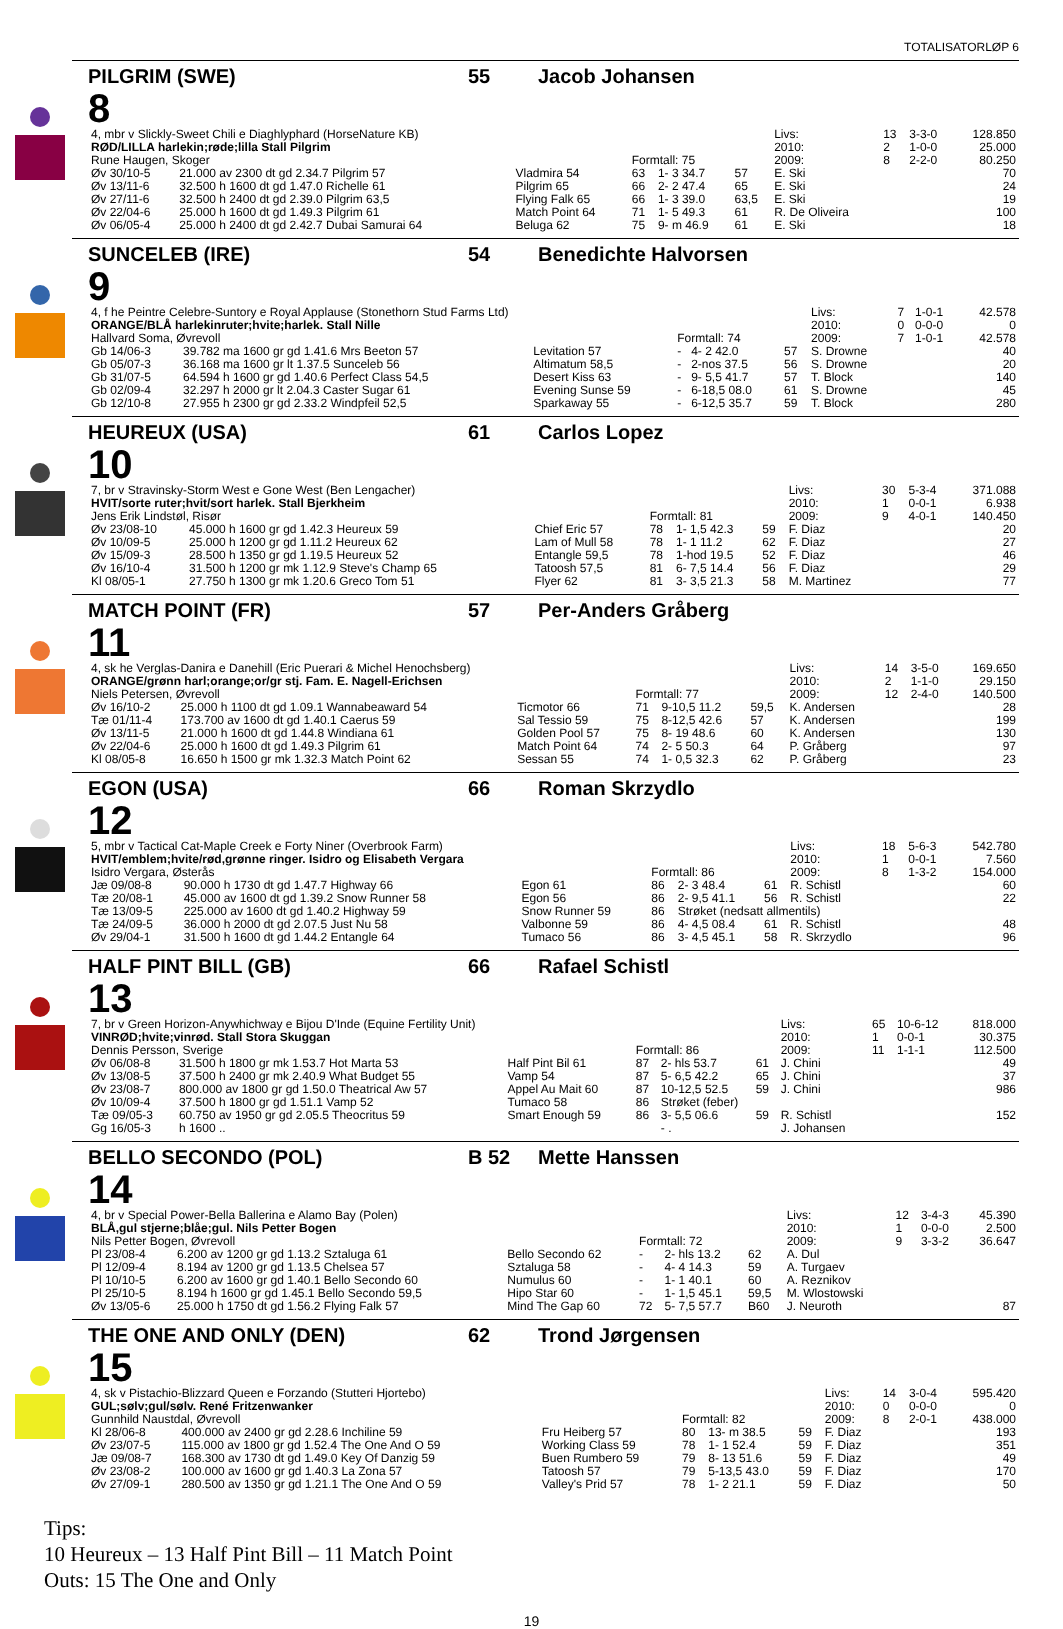TOTALISATORLØP 6
PILGRIM (SWE) 55 Jacob Johansen
8
| 4, mbr v Slickly-Sweet Chili e Diaghlyphard (HorseNature KB) | | | | | | Livs: | 13 | 3-3-0 | 128.850 |
| RØD/LILLA harlekin;røde;lilla Stall Pilgrim | | | | | | 2010: | 2 | 1-0-0 | 25.000 |
| Rune Haugen, Skoger | | | Formtall: 75 | | | 2009: | 8 | 2-2-0 | 80.250 |
| Øv 30/10-5 | 21.000 av 2300 dt gd 2.34.7 Pilgrim 57 | Vladmira 54 | 63 | 1- 3 34.7 | 57 | E. Ski | | | 70 |
| Øv 13/11-6 | 32.500 h 1600 dt gd 1.47.0 Richelle 61 | Pilgrim 65 | 66 | 2- 2 47.4 | 65 | E. Ski | | | 24 |
| Øv 27/11-6 | 32.500 h 2400 dt gd 2.39.0 Pilgrim 63,5 | Flying Falk 65 | 66 | 1- 3 39.0 | 63,5 | E. Ski | | | 19 |
| Øv 22/04-6 | 25.000 h 1600 dt gd 1.49.3 Pilgrim 61 | Match Point 64 | 71 | 1- 5 49.3 | 61 | R. De Oliveira | | | 100 |
| Øv 06/05-4 | 25.000 h 2400 dt gd 2.42.7 Dubai Samurai 64 | Beluga 62 | 75 | 9- m 46.9 | 61 | E. Ski | | | 18 |
SUNCELEB (IRE) 54 Benedichte Halvorsen
9
| 4, f he Peintre Celebre-Suntory e Royal Applause (Stonethorn Stud Farms Ltd) | | | | | | Livs: | 7 | 1-0-1 | 42.578 |
| ORANGE/BLÅ harlekinruter;hvite;harlek. Stall Nille | | | | | | 2010: | 0 | 0-0-0 | 0 |
| Hallvard Soma, Øvrevoll | | | Formtall: 74 | | | 2009: | 7 | 1-0-1 | 42.578 |
| Gb 14/06-3 | 39.782 ma 1600 gr gd 1.41.6 Mrs Beeton 57 | Levitation 57 | - | 4- 2 42.0 | 57 | S. Drowne | | | 40 |
| Gb 05/07-3 | 36.168 ma 1600 gr lt 1.37.5 Sunceleb 56 | Altimatum 58,5 | - | 2-nos 37.5 | 56 | S. Drowne | | | 20 |
| Gb 31/07-5 | 64.594 h 1600 gr gd 1.40.6 Perfect Class 54,5 | Desert Kiss 63 | - | 9- 5,5 41.7 | 57 | T. Block | | | 140 |
| Gb 02/09-4 | 32.297 h 2000 gr lt 2.04.3 Caster Sugar 61 | Evening Sunse 59 | - | 6-18,5 08.0 | 61 | S. Drowne | | | 45 |
| Gb 12/10-8 | 27.955 h 2300 gr gd 2.33.2 Windpfeil 52,5 | Sparkaway 55 | - | 6-12,5 35.7 | 59 | T. Block | | | 280 |
HEUREUX (USA) 61 Carlos Lopez
10
| 7, br v Stravinsky-Storm West e Gone West (Ben Lengacher) | | | | | | Livs: | 30 | 5-3-4 | 371.088 |
| HVIT/sorte ruter;hvit/sort harlek. Stall Bjerkheim | | | | | | 2010: | 1 | 0-0-1 | 6.938 |
| Jens Erik Lindstøl, Risør | | | Formtall: 81 | | | 2009: | 9 | 4-0-1 | 140.450 |
| Øv 23/08-10 | 45.000 h 1600 gr gd 1.42.3 Heureux 59 | Chief Eric 57 | 78 | 1- 1,5 42.3 | 59 | F. Diaz | | | 20 |
| Øv 10/09-5 | 25.000 h 1200 gr gd 1.11.2 Heureux 62 | Lam of Mull 58 | 78 | 1- 1 11.2 | 62 | F. Diaz | | | 27 |
| Øv 15/09-3 | 28.500 h 1350 gr gd 1.19.5 Heureux 52 | Entangle 59,5 | 78 | 1-hod 19.5 | 52 | F. Diaz | | | 46 |
| Øv 16/10-4 | 31.500 h 1200 gr mk 1.12.9 Steve's Champ 65 | Tatoosh 57,5 | 81 | 6- 7,5 14.4 | 56 | F. Diaz | | | 29 |
| Kl 08/05-1 | 27.750 h 1300 gr mk 1.20.6 Greco Tom 51 | Flyer 62 | 81 | 3- 3,5 21.3 | 58 | M. Martinez | | | 77 |
MATCH POINT (FR) 57 Per-Anders Gråberg
11
| 4, sk he Verglas-Danira e Danehill (Eric Puerari & Michel Henochsberg) | | | | | | Livs: | 14 | 3-5-0 | 169.650 |
| ORANGE/grønn harl;orange;or/gr stj. Fam. E. Nagell-Erichsen | | | | | | 2010: | 2 | 1-1-0 | 29.150 |
| Niels Petersen, Øvrevoll | | | Formtall: 77 | | | 2009: | 12 | 2-4-0 | 140.500 |
| Øv 16/10-2 | 25.000 h 1100 dt gd 1.09.1 Wannabeaward 54 | Ticmotor 66 | 71 | 9-10,5 11.2 | 59,5 | K. Andersen | | | 28 |
| Tæ 01/11-4 | 173.700 av 1600 dt gd 1.40.1 Caerus 59 | Sal Tessio 59 | 75 | 8-12,5 42.6 | 57 | K. Andersen | | | 199 |
| Øv 13/11-5 | 21.000 h 1600 dt gd 1.44.8 Windiana 61 | Golden Pool 57 | 75 | 8- 19 48.6 | 60 | K. Andersen | | | 130 |
| Øv 22/04-6 | 25.000 h 1600 dt gd 1.49.3 Pilgrim 61 | Match Point 64 | 74 | 2- 5 50.3 | 64 | P. Gråberg | | | 97 |
| Kl 08/05-8 | 16.650 h 1500 gr mk 1.32.3 Match Point 62 | Sessan 55 | 74 | 1- 0,5 32.3 | 62 | P. Gråberg | | | 23 |
EGON (USA) 66 Roman Skrzydlo
12
| 5, mbr v Tactical Cat-Maple Creek e Forty Niner (Overbrook Farm) | | | | | | Livs: | 18 | 5-6-3 | 542.780 |
| HVIT/emblem;hvite/rød,grønne ringer. Isidro og Elisabeth Vergara | | | | | | 2010: | 1 | 0-0-1 | 7.560 |
| Isidro Vergara, Østerås | | | Formtall: 86 | | | 2009: | 8 | 1-3-2 | 154.000 |
| Jæ 09/08-8 | 90.000 h 1730 dt gd 1.47.7 Highway 66 | Egon 61 | 86 | 2- 3 48.4 | 61 | R. Schistl | | | 60 |
| Tæ 20/08-1 | 45.000 av 1600 dt gd 1.39.2 Snow Runner 58 | Egon 56 | 86 | 2- 9,5 41.1 | 56 | R. Schistl | | | 22 |
| Tæ 13/09-5 | 225.000 av 1600 dt gd 1.40.2 Highway 59 | Snow Runner 59 | 86 | Strøket (nedsatt allmentils) | | | | | |
| Tæ 24/09-5 | 36.000 h 2000 dt gd 2.07.5 Just Nu 58 | Valbonne 59 | 86 | 4- 4,5 08.4 | 61 | R. Schistl | | | 48 |
| Øv 29/04-1 | 31.500 h 1600 dt gd 1.44.2 Entangle 64 | Tumaco 56 | 86 | 3- 4,5 45.1 | 58 | R. Skrzydlo | | | 96 |
HALF PINT BILL (GB) 66 Rafael Schistl
13
| 7, br v Green Horizon-Anywhichway e Bijou D'Inde (Equine Fertility Unit) | | | | | | Livs: | 65 | 10-6-12 | 818.000 |
| VINRØD;hvite;vinrød. Stall Stora Skuggan | | | | | | 2010: | 1 | 0-0-1 | 30.375 |
| Dennis Persson, Sverige | | | Formtall: 86 | | | 2009: | 11 | 1-1-1 | 112.500 |
| Øv 06/08-8 | 31.500 h 1800 gr mk 1.53.7 Hot Marta 53 | Half Pint Bil 61 | 87 | 2- hls 53.7 | 61 | J. Chini | | | 49 |
| Øv 13/08-5 | 37.500 h 2400 gr mk 2.40.9 What Budget 55 | Vamp 54 | 87 | 5- 6,5 42.2 | 65 | J. Chini | | | 37 |
| Øv 23/08-7 | 800.000 av 1800 gr gd 1.50.0 Theatrical Aw 57 | Appel Au Mait 60 | 87 | 10-12,5 52.5 | 59 | J. Chini | | | 986 |
| Øv 10/09-4 | 37.500 h 1800 gr gd 1.51.1 Vamp 52 | Tumaco 58 | 86 | Strøket (feber) | | | | | |
| Tæ 09/05-3 | 60.750 av 1950 gr gd 2.05.5 Theocritus 59 | Smart Enough 59 | 86 | 3- 5,5 06.6 | 59 | R. Schistl | | | 152 |
| Gg 16/05-3 | h 1600 .. | | | - . | | J. Johansen | | | |
BELLO SECONDO (POL) B 52 Mette Hanssen
14
| 4, br v Special Power-Bella Ballerina e Alamo Bay (Polen) | | | | | | Livs: | 12 | 3-4-3 | 45.390 |
| BLÅ,gul stjerne;blåe;gul. Nils Petter Bogen | | | | | | 2010: | 1 | 0-0-0 | 2.500 |
| Nils Petter Bogen, Øvrevoll | | | Formtall: 72 | | | 2009: | 9 | 3-3-2 | 36.647 |
| Pl 23/08-4 | 6.200 av 1200 gr gd 1.13.2 Sztaluga 61 | Bello Secondo 62 | - | 2- hls 13.2 | 62 | A. Dul | | | |
| Pl 12/09-4 | 8.194 av 1200 gr gd 1.13.5 Chelsea 57 | Sztaluga 58 | - | 4- 4 14.3 | 59 | A. Turgaev | | | |
| Pl 10/10-5 | 6.200 av 1600 gr gd 1.40.1 Bello Secondo 60 | Numulus 60 | - | 1- 1 40.1 | 60 | A. Reznikov | | | |
| Pl 25/10-5 | 8.194 h 1600 gr gd 1.45.1 Bello Secondo 59,5 | Hipo Star 60 | - | 1- 1,5 45.1 | 59,5 | M. Wlostowski | | | |
| Øv 13/05-6 | 25.000 h 1750 dt gd 1.56.2 Flying Falk 57 | Mind The Gap 60 | 72 | 5- 7,5 57.7 | B60 | J. Neuroth | | | 87 |
THE ONE AND ONLY (DEN) 62 Trond Jørgensen
15
| 4, sk v Pistachio-Blizzard Queen e Forzando (Stutteri Hjortebo) | | | | | | Livs: | 14 | 3-0-4 | 595.420 |
| GUL;sølv;gul/sølv. René Fritzenwanker | | | | | | 2010: | 0 | 0-0-0 | 0 |
| Gunnhild Naustdal, Øvrevoll | | | Formtall: 82 | | | 2009: | 8 | 2-0-1 | 438.000 |
| Kl 28/06-8 | 400.000 av 2400 gr gd 2.28.6 Inchiline 59 | Fru Heiberg 57 | 80 | 13- m 38.5 | 59 | F. Diaz | | | 193 |
| Øv 23/07-5 | 115.000 av 1800 gr gd 1.52.4 The One And O 59 | Working Class 59 | 78 | 1- 1 52.4 | 59 | F. Diaz | | | 351 |
| Jæ 09/08-7 | 168.300 av 1730 dt gd 1.49.0 Key Of Danzig 59 | Buen Rumbero 59 | 79 | 8- 13 51.6 | 59 | F. Diaz | | | 49 |
| Øv 23/08-2 | 100.000 av 1600 gr gd 1.40.3 La Zona 57 | Tatoosh 57 | 79 | 5-13,5 43.0 | 59 | F. Diaz | | | 170 |
| Øv 27/09-1 | 280.500 av 1350 gr gd 1.21.1 The One And O 59 | Valley's Prid 57 | 78 | 1- 2 21.1 | 59 | F. Diaz | | | 50 |
Tips:
10 Heureux – 13 Half Pint Bill – 11 Match Point
Outs: 15 The One and Only
19